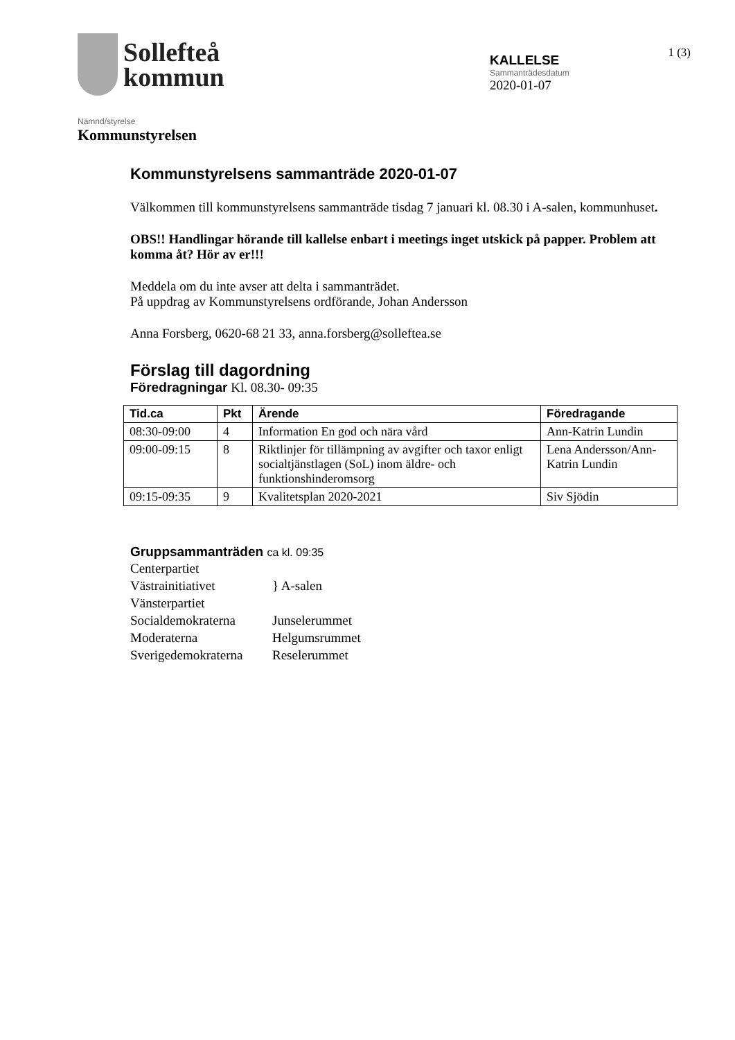Sollefteå
kommun
KALLELSE
Sammanträdesdatum
2020-01-07
1 (3)
Nämnd/styrelse
Kommunstyrelsen
Kommunstyrelsens sammanträde 2020-01-07
Välkommen till kommunstyrelsens sammanträde tisdag 7 januari kl. 08.30 i A-salen, kommunhuset.
OBS!! Handlingar hörande till kallelse enbart i meetings inget utskick på papper. Problem att komma åt? Hör av er!!!
Meddela om du inte avser att delta i sammanträdet.
På uppdrag av Kommunstyrelsens ordförande, Johan Andersson
Anna Forsberg, 0620-68 21 33, anna.forsberg@solleftea.se
Förslag till dagordning
Föredragningar Kl. 08.30- 09:35
| Tid.ca | Pkt | Ärende | Föredragande |
| --- | --- | --- | --- |
| 08:30-09:00 | 4 | Information En god och nära vård | Ann-Katrin Lundin |
| 09:00-09:15 | 8 | Riktlinjer för tillämpning av avgifter och taxor enligt socialtjänstlagen (SoL) inom äldre- och funktionshinderomsorg | Lena Andersson/Ann-Katrin Lundin |
| 09:15-09:35 | 9 | Kvalitetsplan 2020-2021 | Siv Sjödin |
Gruppsammanträden ca kl. 09:35
Centerpartiet
Västrainitiativet
Vänsterpartiet
} A-salen
Socialdemokraterna
Junselerummet
Moderaterna
Helgumsrummet
Sverigedemokraterna
Reselerummet